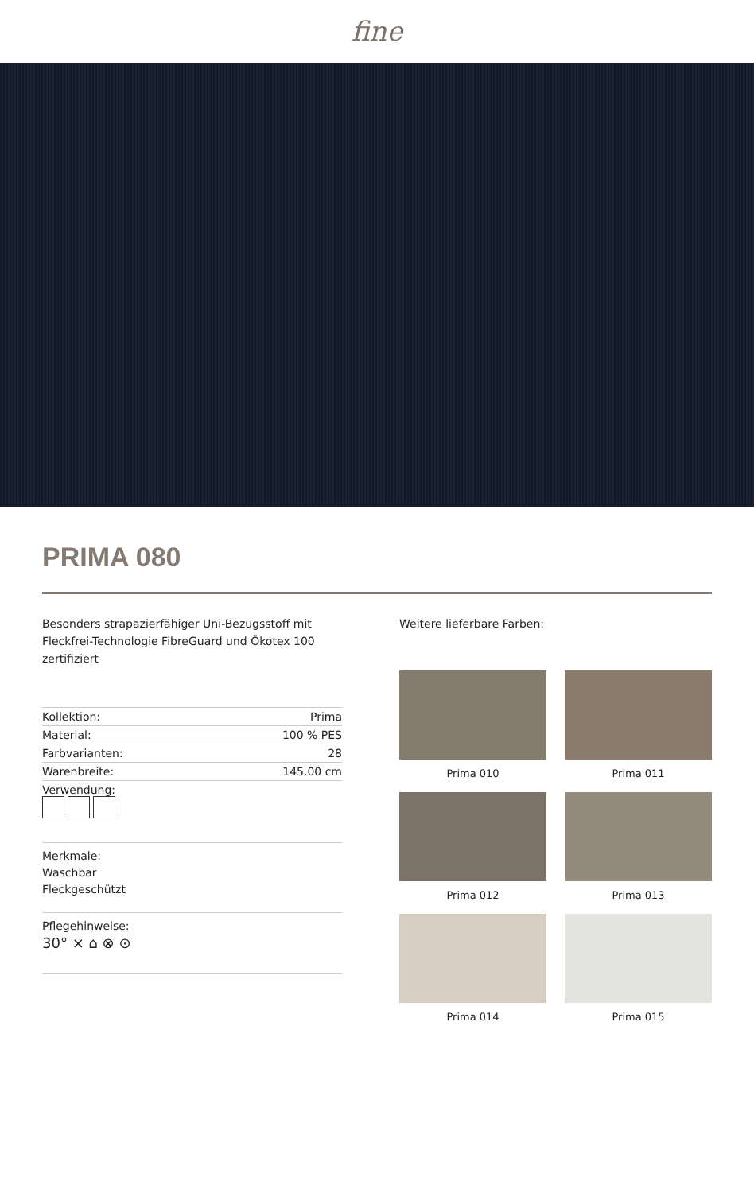fine
PRIMA 080
Besonders strapazierfähiger Uni-Bezugsstoff mit Fleckfrei-Technologie FibreGuard und Ökotex 100 zertifiziert
| Kollektion: | Prima |
| Material: | 100 % PES |
| Farbvarianten: | 28 |
| Warenbreite: | 145.00 cm |
| Verwendung: | |
Merkmale:
Waschbar
Fleckgeschützt
Pflegehinweise:
30° ⨯ ⌂ ⊗ ⊙
Weitere lieferbare Farben:
Prima 010
Prima 011
Prima 012
Prima 013
Prima 014
Prima 015